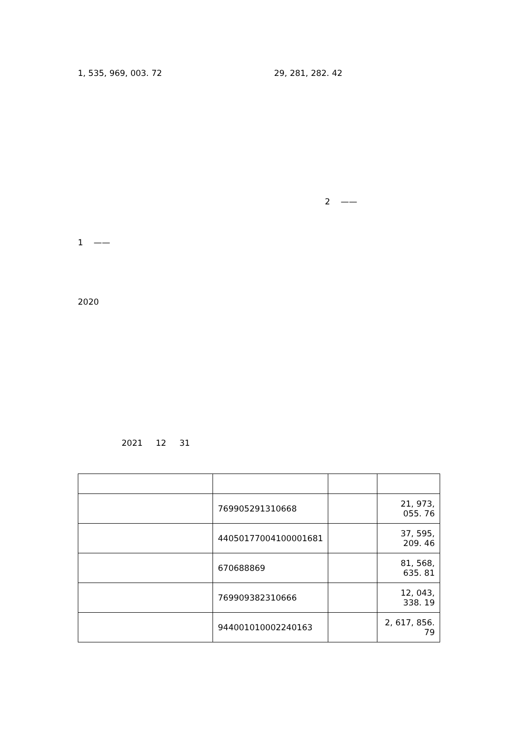1, 535, 969, 003. 72 29, 281, 282. 42
2 ——
1 ——
2020
2021 12 31
| | 769905291310668 | | 21, 973, 055. 76 |
| | 44050177004100001681 | | 37, 595, 209. 46 |
| | 670688869 | | 81, 568, 635. 81 |
| | 769909382310666 | | 12, 043, 338. 19 |
| | 944001010002240163 | | 2, 617, 856. 79 |